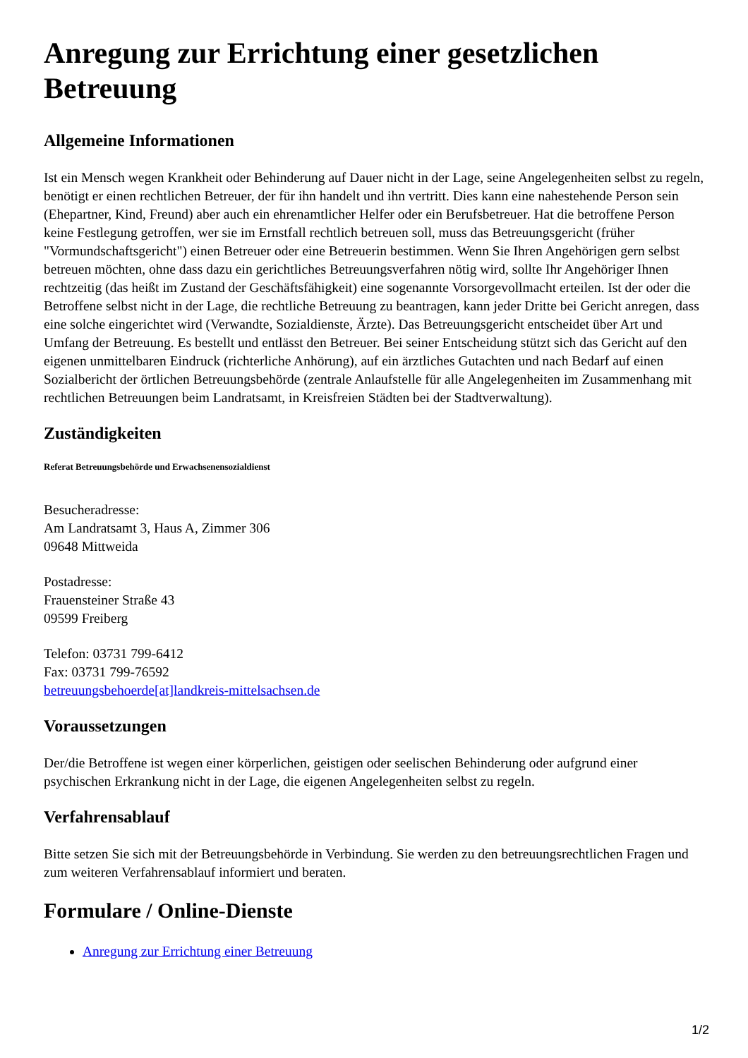Anregung zur Errichtung einer gesetzlichen Betreuung
Allgemeine Informationen
Ist ein Mensch wegen Krankheit oder Behinderung auf Dauer nicht in der Lage, seine Angelegenheiten selbst zu regeln, benötigt er einen rechtlichen Betreuer, der für ihn handelt und ihn vertritt. Dies kann eine nahestehende Person sein (Ehepartner, Kind, Freund) aber auch ein ehrenamtlicher Helfer oder ein Berufsbetreuer. Hat die betroffene Person keine Festlegung getroffen, wer sie im Ernstfall rechtlich betreuen soll, muss das Betreuungsgericht (früher "Vormundschaftsgericht") einen Betreuer oder eine Betreuerin bestimmen. Wenn Sie Ihren Angehörigen gern selbst betreuen möchten, ohne dass dazu ein gerichtliches Betreuungsverfahren nötig wird, sollte Ihr Angehöriger Ihnen rechtzeitig (das heißt im Zustand der Geschäftsfähigkeit) eine sogenannte Vorsorgevollmacht erteilen. Ist der oder die Betroffene selbst nicht in der Lage, die rechtliche Betreuung zu beantragen, kann jeder Dritte bei Gericht anregen, dass eine solche eingerichtet wird (Verwandte, Sozialdienste, Ärzte). Das Betreuungsgericht entscheidet über Art und Umfang der Betreuung. Es bestellt und entlässt den Betreuer. Bei seiner Entscheidung stützt sich das Gericht auf den eigenen unmittelbaren Eindruck (richterliche Anhörung), auf ein ärztliches Gutachten und nach Bedarf auf einen Sozialbericht der örtlichen Betreuungsbehörde (zentrale Anlaufstelle für alle Angelegenheiten im Zusammenhang mit rechtlichen Betreuungen beim Landratsamt, in Kreisfreien Städten bei der Stadtverwaltung).
Zuständigkeiten
Referat Betreuungsbehörde und Erwachsenensozialdienst
Besucheradresse:
Am Landratsamt 3, Haus A, Zimmer 306
09648 Mittweida
Postadresse:
Frauensteiner Straße 43
09599 Freiberg
Telefon: 03731 799-6412
Fax: 03731 799-76592
betreuungsbehoerde[at]landkreis-mittelsachsen.de
Voraussetzungen
Der/die Betroffene ist wegen einer körperlichen, geistigen oder seelischen Behinderung oder aufgrund einer psychischen Erkrankung nicht in der Lage, die eigenen Angelegenheiten selbst zu regeln.
Verfahrensablauf
Bitte setzen Sie sich mit der Betreuungsbehörde in Verbindung. Sie werden zu den betreuungsrechtlichen Fragen und zum weiteren Verfahrensablauf informiert und beraten.
Formulare / Online-Dienste
Anregung zur Errichtung einer Betreuung
1/2